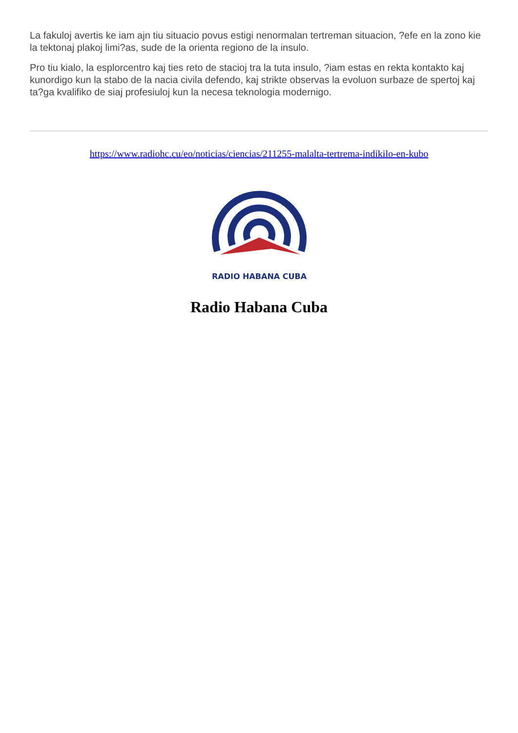La fakuloj avertis ke iam ajn tiu situacio povus estigi nenormalan tertreman situacion, ?efe en la zono kie la tektonaj plakoj limi?as, sude de la orienta regiono de la insulo.
Pro tiu kialo, la esplorcentro kaj ties reto de stacioj tra la tuta insulo, ?iam estas en rekta kontakto kaj kunordigo kun la stabo de la nacia civila defendo, kaj strikte observas la evoluon surbaze de spertoj kaj ta?ga kvalifiko de siaj profesiuloj kun la necesa teknologia modernigo.
https://www.radiohc.cu/eo/noticias/ciencias/211255-malalta-tertrema-indikilo-en-kubo
RADIO HABANA CUBA
Radio Habana Cuba